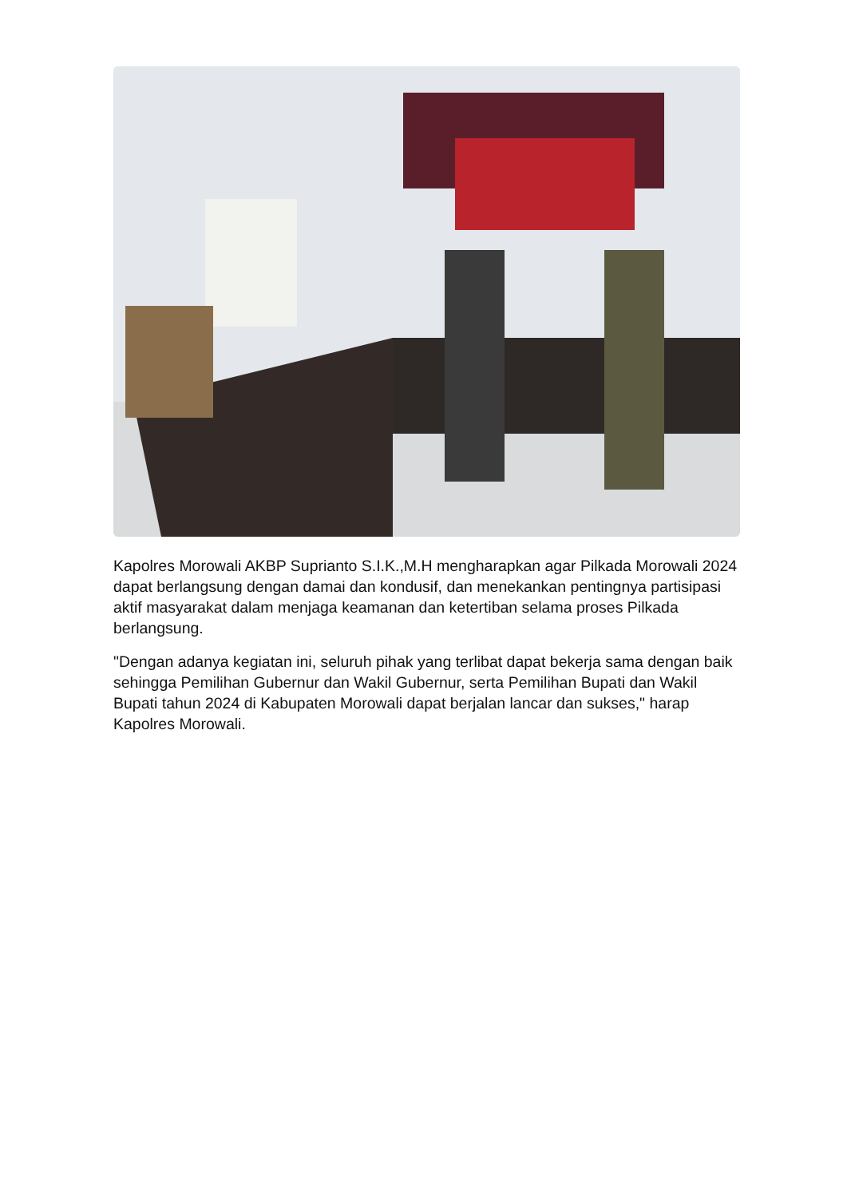Kapolres Morowali AKBP Suprianto S.I.K.,M.H mengharapkan agar Pilkada Morowali 2024 dapat berlangsung dengan damai dan kondusif, dan menekankan pentingnya partisipasi aktif masyarakat dalam menjaga keamanan dan ketertiban selama proses Pilkada berlangsung.
"Dengan adanya kegiatan ini, seluruh pihak yang terlibat dapat bekerja sama dengan baik sehingga Pemilihan Gubernur dan Wakil Gubernur, serta Pemilihan Bupati dan Wakil Bupati tahun 2024 di Kabupaten Morowali dapat berjalan lancar dan sukses," harap Kapolres Morowali.